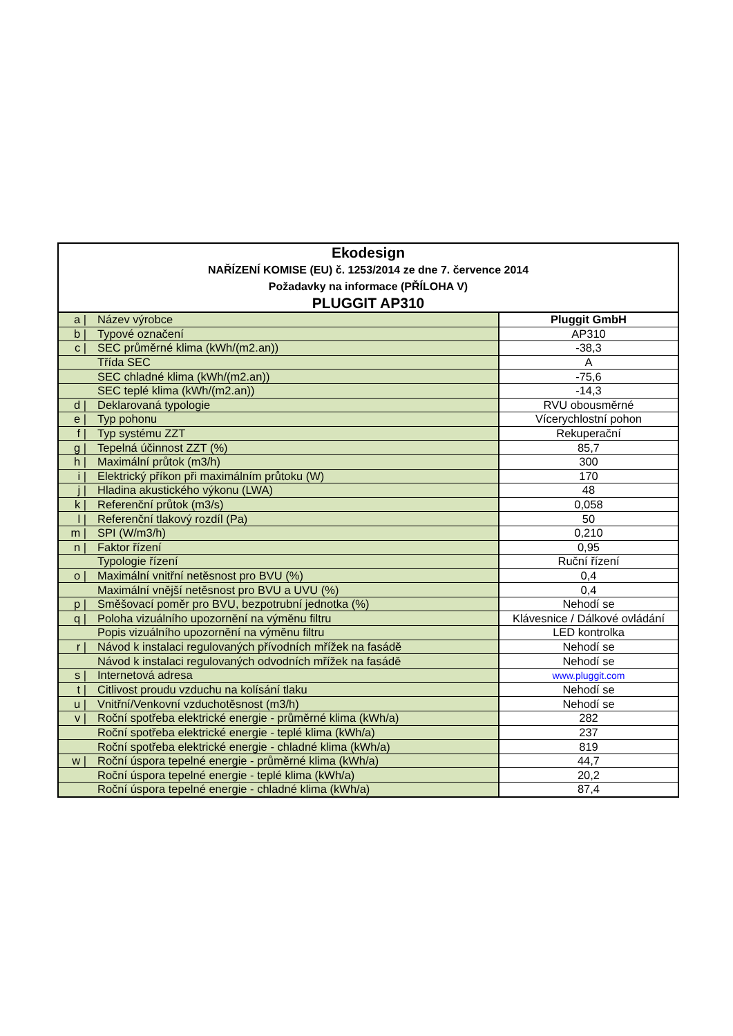| Ekodesign NAŘÍZENÍ KOMISE (EU) č. 1253/2014 ze dne 7. července 2014 Požadavky na informace (PŘÍLOHA V) PLUGGIT AP310 | | |
| a / | Název výrobce | Pluggit GmbH |
| b / | Typové označení | AP310 |
| c / | SEC průměrné klima (kWh/(m2.an)) | -38,3 |
| | Třída SEC | A |
| | SEC chladné klima (kWh/(m2.an)) | -75,6 |
| | SEC teplé klima (kWh/(m2.an)) | -14,3 |
| d / | Deklarovaná typologie | RVU obousměrné |
| e / | Typ pohonu | Vícerychlostní pohon |
| f / | Typ systému ZZT | Rekuperační |
| g / | Tepelná účinnost ZZT (%) | 85,7 |
| h / | Maximální průtok (m3/h) | 300 |
| i / | Elektrický příkon při maximálním průtoku (W) | 170 |
| j / | Hladina akustického výkonu (LWA) | 48 |
| k / | Referenční průtok (m3/s) | 0,058 |
| l / | Referenční tlakový rozdíl (Pa) | 50 |
| m / | SPI (W/m3/h) | 0,210 |
| n / | Faktor řízení | 0,95 |
| | Typologie řízení | Ruční řízení |
| o / | Maximální vnitřní netěsnost pro BVU (%) | 0,4 |
| | Maximální vnější netěsnost pro BVU a UVU (%) | 0,4 |
| p / | Směšovací poměr pro BVU, bezpotrubní jednotka (%) | Nehodí se |
| q / | Poloha vizuálního upozornění na výměnu filtru | Klávesnice / Dálkové ovládání |
| | Popis vizuálního upozornění na výměnu filtru | LED kontrolka |
| r / | Návod k instalaci regulovaných přívodních mřížek na fasádě | Nehodí se |
| | Návod k instalaci regulovaných odvodních mřížek na fasádě | Nehodí se |
| s / | Internetová adresa | www.pluggit.com |
| t / | Citlivost proudu vzduchu na kolísání tlaku | Nehodí se |
| u / | Vnitřní/Venkovní vzduchotěsnost (m3/h) | Nehodí se |
| v / | Roční spotřeba elektrické energie - průměrné klima (kWh/a) | 282 |
| | Roční spotřeba elektrické energie - teplé klima (kWh/a) | 237 |
| | Roční spotřeba elektrické energie - chladné klima (kWh/a) | 819 |
| w / | Roční úspora tepelné energie - průměrné klima (kWh/a) | 44,7 |
| | Roční úspora tepelné energie - teplé klima (kWh/a) | 20,2 |
| | Roční úspora tepelné energie - chladné klima (kWh/a) | 87,4 |